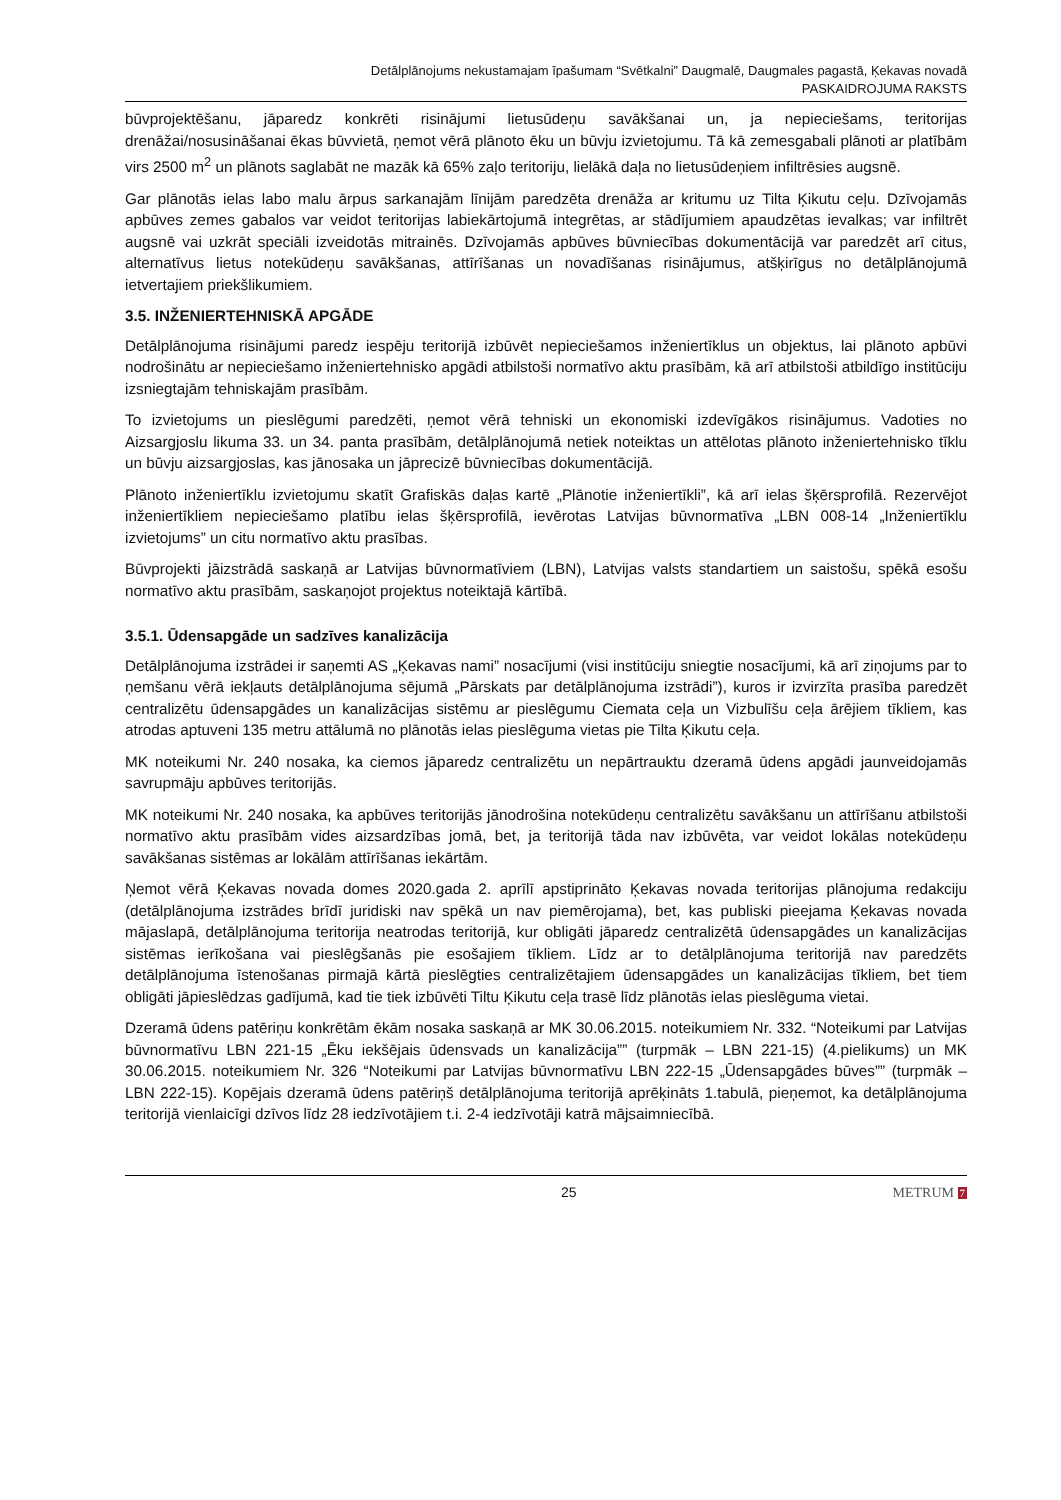Detālplānojums nekustamajam īpašumam “Svētkalni” Daugmalē, Daugmales pagastā, Ķekavas novadā
PASKAIDROJUMA RAKSTS
būvprojektēšanu, jāparedz konkrēti risinājumi lietusūdeņu savākšanai un, ja nepieciešams, teritorijas drenāžai/nosusināšanai ēkas būvvietā, ņemot vērā plānoto ēku un būvju izvietojumu. Tā kā zemesgabali plānoti ar platībām virs 2500 m<sup>2</sup> un plānots saglabāt ne mazāk kā 65% zaļo teritoriju, lielākā daļa no lietusūdeņiem infiltrēsies augsnē.
Gar plānotās ielas labo malu ārpus sarkanajām līnijām paredzēta drenāža ar kritumu uz Tilta Ķikutu ceļu. Dzīvojamās apbūves zemes gabalos var veidot teritorijas labiekārtojumā integrētas, ar stādījumiem apaudzētas ievalkas; var infiltrēt augsnē vai uzkrāt speciāli izveidotās mitrainēs. Dzīvojamās apbūves būvniecības dokumentācijā var paredzēt arī citus, alternatīvus lietus notekūdeņu savākšanas, attīrīšanas un novadīšanas risinājumus, atšķirīgus no detālplānojumā ietvertajiem priekšlikumiem.
3.5. INŽENIERTEHNISKĀ APGĀDE
Detālplānojuma risinājumi paredz iespēju teritorijā izbūvēt nepieciešamos inženiertīklus un objektus, lai plānoto apbūvi nodrošinātu ar nepieciešamo inženiertehnisko apgādi atbilstoši normatīvo aktu prasībām, kā arī atbilstoši atbildīgo institūciju izsniegtajām tehniskajām prasībām.
To izvietojums un pieslēgumi paredzēti, ņemot vērā tehniski un ekonomiski izdevīgākos risinājumus. Vadoties no Aizsargjoslu likuma 33. un 34. panta prasībām, detālplānojumā netiek noteiktas un attēlotas plānoto inženiertehnisko tīklu un būvju aizsargjoslas, kas jānosaka un jāprecizē būvniecības dokumentācijā.
Plānoto inženiertīklu izvietojumu skatīt Grafiskās daļas kartē „Plānotie inženiertīkli”, kā arī ielas šķērsprofilā. Rezervējot inženiertīkliem nepieciešamo platību ielas šķērsprofilā, ievērotas Latvijas būvnormatīva „LBN 008-14 „Inženiertīklu izvietojums” un citu normatīvo aktu prasības.
Būvprojekti jāizstrādā saskaņā ar Latvijas būvnormatīviem (LBN), Latvijas valsts standartiem un saistošu, spēkā esošu normatīvo aktu prasībām, saskaņojot projektus noteiktajā kārtībā.
3.5.1. Ūdensapgāde un sadzīves kanalizācija
Detālplānojuma izstrādei ir saņemti AS „Ķekavas nami” nosacījumi (visi institūciju sniegtie nosacījumi, kā arī ziņojums par to ņemšanu vērā iekļauts detālplānojuma sējumā „Pārskats par detālplānojuma izstrādi”), kuros ir izvirzīta prasība paredzēt centralizētu ūdensapgādes un kanalizācijas sistēmu ar pieslēgumu Ciemata ceļa un Vizbulīšu ceļa ārējiem tīkliem, kas atrodas aptuveni 135 metru attālumā no plānotās ielas pieslēguma vietas pie Tilta Ķikutu ceļa.
MK noteikumi Nr. 240 nosaka, ka ciemos jāparedz centralizētu un nepārtrauktu dzeramā ūdens apgādi jaunveidojamās savrupmāju apbūves teritorijās.
MK noteikumi Nr. 240 nosaka, ka apbūves teritorijās jānodrošina notekūdeņu centralizētu savākšanu un attīrīšanu atbilstoši normatīvo aktu prasībām vides aizsardzības jomā, bet, ja teritorijā tāda nav izbūvēta, var veidot lokālas notekūdeņu savākšanas sistēmas ar lokālām attīrīšanas iekārtām.
Ņemot vērā Ķekavas novada domes 2020.gada 2. aprīlī apstiprināto Ķekavas novada teritorijas plānojuma redakciju (detālplānojuma izstrādes brīdī juridiski nav spēkā un nav piemērojama), bet, kas publiski pieejama Ķekavas novada mājaslapā, detālplānojuma teritorija neatrodas teritorijā, kur obligāti jāparedz centralizētā ūdensapgādes un kanalizācijas sistēmas ierīkošana vai pieslēgšanās pie esošajiem tīkliem. Līdz ar to detālplānojuma teritorijā nav paredzēts detālplānojuma īstenošanas pirmajā kārtā pieslēgties centralizētajiem ūdensapgādes un kanalizācijas tīkliem, bet tiem obligāti jāpieslēdzas gadījumā, kad tie tiek izbūvēti Tiltu Ķikutu ceļa trasē līdz plānotās ielas pieslēguma vietai.
Dzeramā ūdens patēriņu konkrētām ēkām nosaka saskaņā ar MK 30.06.2015. noteikumiem Nr. 332. “Noteikumi par Latvijas būvnormatīvu LBN 221-15 „Ēku iekšējais ūdensvads un kanalizācija”” (turpmāk – LBN 221-15) (4.pielikums) un MK 30.06.2015. noteikumiem Nr. 326 “Noteikumi par Latvijas būvnormatīvu LBN 222-15 „Ūdensapgādes būves”” (turpmāk – LBN 222-15). Kopējais dzeramā ūdens patēriņš detālplānojuma teritorijā aprēķināts 1.tabulā, pieņemot, ka detālplānojuma teritorijā vienlaicīgi dzīvos līdz 28 iedzīvotājiem t.i. 2-4 iedzīvotāji katrā mājsaimniecībā.
25 METRUM 7